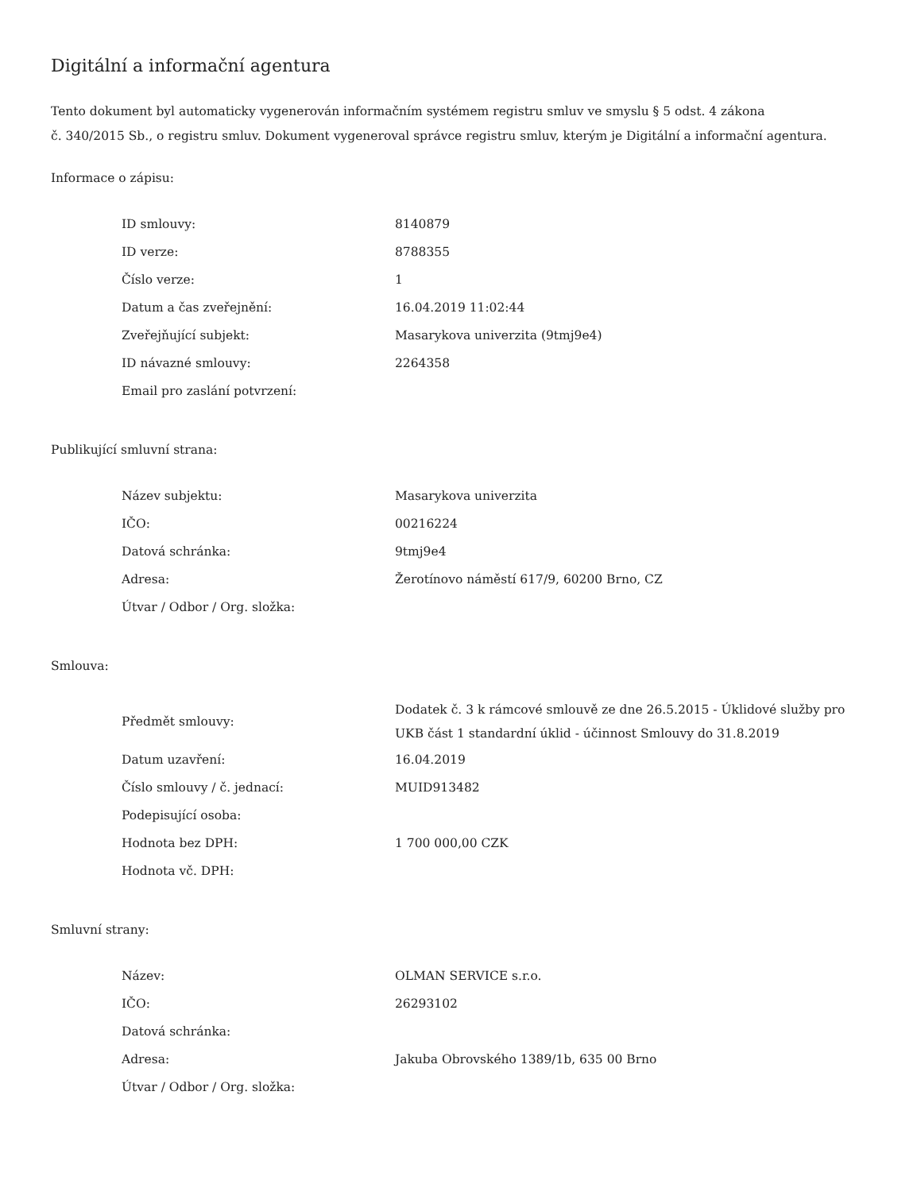Digitální a informační agentura
Tento dokument byl automaticky vygenerován informačním systémem registru smluv ve smyslu § 5 odst. 4 zákona
č. 340/2015 Sb., o registru smluv. Dokument vygeneroval správce registru smluv, kterým je Digitální a informační agentura.
Informace o zápisu:
| ID smlouvy: | 8140879 |
| ID verze: | 8788355 |
| Číslo verze: | 1 |
| Datum a čas zveřejnění: | 16.04.2019 11:02:44 |
| Zveřejňující subjekt: | Masarykova univerzita (9tmj9e4) |
| ID návazné smlouvy: | 2264358 |
| Email pro zaslání potvrzení: | |
Publikující smluvní strana:
| Název subjektu: | Masarykova univerzita |
| IČO: | 00216224 |
| Datová schránka: | 9tmj9e4 |
| Adresa: | Žerotínovo náměstí 617/9, 60200 Brno, CZ |
| Útvar / Odbor / Org. složka: | |
Smlouva:
| Předmět smlouvy: | Dodatek č. 3 k rámcové smlouvě ze dne 26.5.2015 - Úklidové služby pro UKB část 1 standardní úklid - účinnost Smlouvy do 31.8.2019 |
| Datum uzavření: | 16.04.2019 |
| Číslo smlouvy / č. jednací: | MUID913482 |
| Podepisující osoba: | |
| Hodnota bez DPH: | 1 700 000,00 CZK |
| Hodnota vč. DPH: | |
Smluvní strany:
| Název: | OLMAN SERVICE s.r.o. |
| IČO: | 26293102 |
| Datová schránka: | |
| Adresa: | Jakuba Obrovského 1389/1b, 635 00 Brno |
| Útvar / Odbor / Org. složka: | |